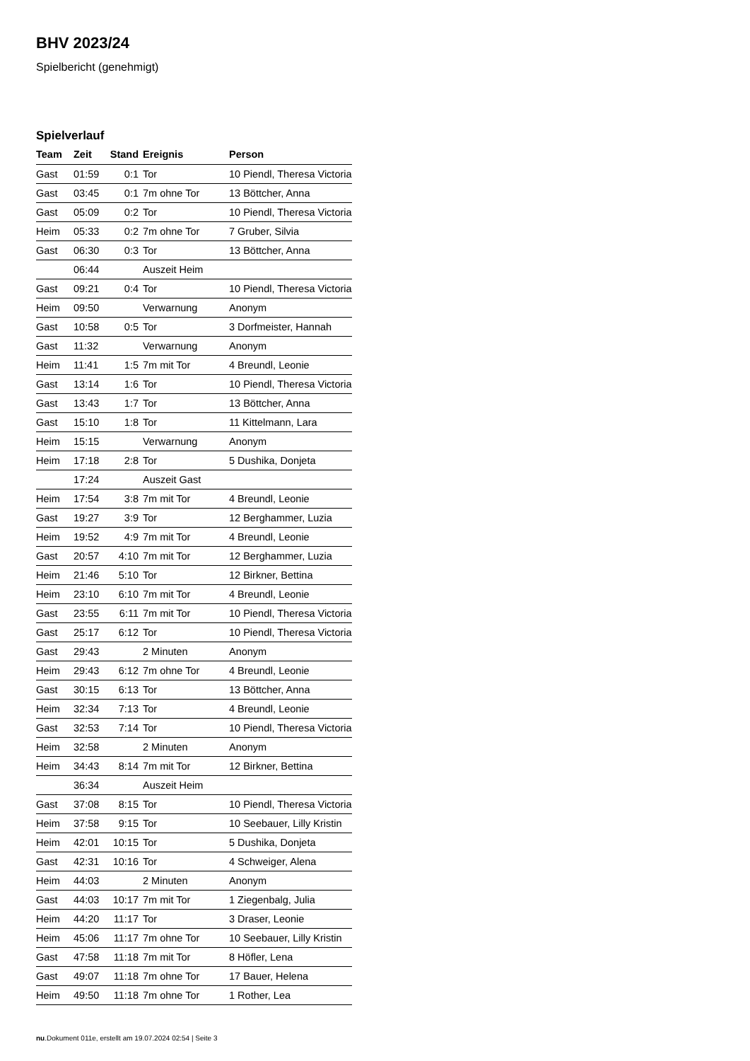BHV 2023/24
Spielbericht (genehmigt)
Spielverlauf
| Team | Zeit | Stand | Ereignis | Person |
| --- | --- | --- | --- | --- |
| Gast | 01:59 | 0:1 | Tor | 10 Piendl, Theresa Victoria |
| Gast | 03:45 | 0:1 | 7m ohne Tor | 13 Böttcher, Anna |
| Gast | 05:09 | 0:2 | Tor | 10 Piendl, Theresa Victoria |
| Heim | 05:33 | 0:2 | 7m ohne Tor | 7 Gruber, Silvia |
| Gast | 06:30 | 0:3 | Tor | 13 Böttcher, Anna |
| | 06:44 | | Auszeit Heim | |
| Gast | 09:21 | 0:4 | Tor | 10 Piendl, Theresa Victoria |
| Heim | 09:50 | | Verwarnung | Anonym |
| Gast | 10:58 | 0:5 | Tor | 3 Dorfmeister, Hannah |
| Gast | 11:32 | | Verwarnung | Anonym |
| Heim | 11:41 | 1:5 | 7m mit Tor | 4 Breundl, Leonie |
| Gast | 13:14 | 1:6 | Tor | 10 Piendl, Theresa Victoria |
| Gast | 13:43 | 1:7 | Tor | 13 Böttcher, Anna |
| Gast | 15:10 | 1:8 | Tor | 11 Kittelmann, Lara |
| Heim | 15:15 | | Verwarnung | Anonym |
| Heim | 17:18 | 2:8 | Tor | 5 Dushika, Donjeta |
| | 17:24 | | Auszeit Gast | |
| Heim | 17:54 | 3:8 | 7m mit Tor | 4 Breundl, Leonie |
| Gast | 19:27 | 3:9 | Tor | 12 Berghammer, Luzia |
| Heim | 19:52 | 4:9 | 7m mit Tor | 4 Breundl, Leonie |
| Gast | 20:57 | 4:10 | 7m mit Tor | 12 Berghammer, Luzia |
| Heim | 21:46 | 5:10 | Tor | 12 Birkner, Bettina |
| Heim | 23:10 | 6:10 | 7m mit Tor | 4 Breundl, Leonie |
| Gast | 23:55 | 6:11 | 7m mit Tor | 10 Piendl, Theresa Victoria |
| Gast | 25:17 | 6:12 | Tor | 10 Piendl, Theresa Victoria |
| Gast | 29:43 | | 2 Minuten | Anonym |
| Heim | 29:43 | 6:12 | 7m ohne Tor | 4 Breundl, Leonie |
| Gast | 30:15 | 6:13 | Tor | 13 Böttcher, Anna |
| Heim | 32:34 | 7:13 | Tor | 4 Breundl, Leonie |
| Gast | 32:53 | 7:14 | Tor | 10 Piendl, Theresa Victoria |
| Heim | 32:58 | | 2 Minuten | Anonym |
| Heim | 34:43 | 8:14 | 7m mit Tor | 12 Birkner, Bettina |
| | 36:34 | | Auszeit Heim | |
| Gast | 37:08 | 8:15 | Tor | 10 Piendl, Theresa Victoria |
| Heim | 37:58 | 9:15 | Tor | 10 Seebauer, Lilly Kristin |
| Heim | 42:01 | 10:15 | Tor | 5 Dushika, Donjeta |
| Gast | 42:31 | 10:16 | Tor | 4 Schweiger, Alena |
| Heim | 44:03 | | 2 Minuten | Anonym |
| Gast | 44:03 | 10:17 | 7m mit Tor | 1 Ziegenbalg, Julia |
| Heim | 44:20 | 11:17 | Tor | 3 Draser, Leonie |
| Heim | 45:06 | 11:17 | 7m ohne Tor | 10 Seebauer, Lilly Kristin |
| Gast | 47:58 | 11:18 | 7m mit Tor | 8 Höfler, Lena |
| Gast | 49:07 | 11:18 | 7m ohne Tor | 17 Bauer, Helena |
| Heim | 49:50 | 11:18 | 7m ohne Tor | 1 Rother, Lea |
nu.Dokument 011e, erstellt am 19.07.2024 02:54 | Seite 3